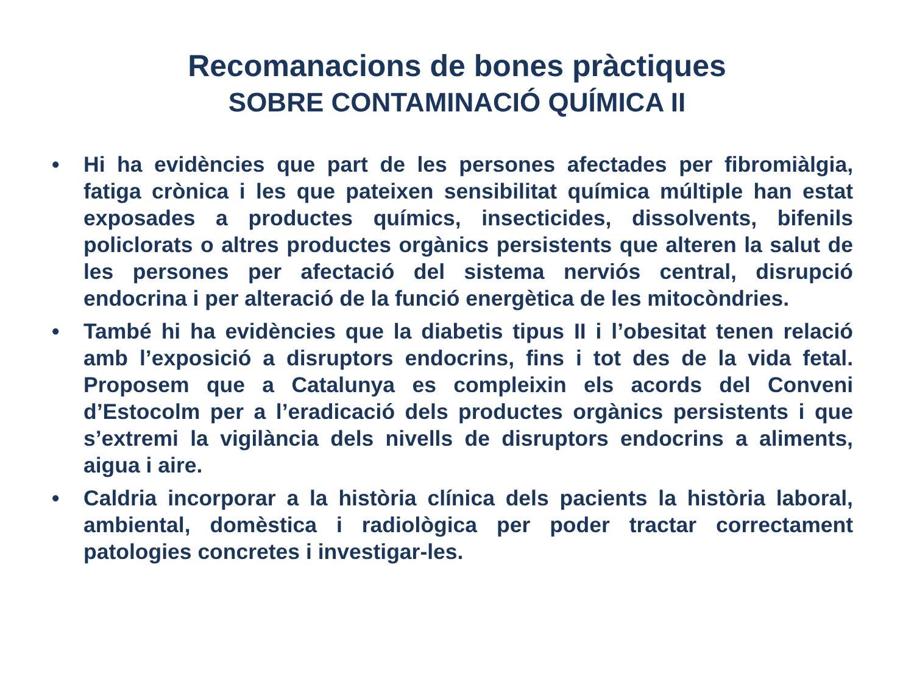Recomanacions de bones pràctiques
SOBRE CONTAMINACIÓ QUÍMICA II
• Hi ha evidències que part de les persones afectades per fibromiàlgia, fatiga crònica i les que pateixen sensibilitat química múltiple han estat exposades a productes químics, insecticides, dissolvents, bifenils policlorats o altres productes orgànics persistents que alteren la salut de les persones per afectació del sistema nerviós central, disrupció endocrina i per alteració de la funció energètica de les mitocòndries.
• També hi ha evidències que la diabetis tipus II i l’obesitat tenen relació amb l’exposició a disruptors endocrins, fins i tot des de la vida fetal. Proposem que a Catalunya es compleixin els acords del Conveni d’Estocolm per a l’eradicació dels productes orgànics persistents i que s’extremi la vigilància dels nivells de disruptors endocrins a aliments, aigua i aire.
• Caldria incorporar a la història clínica dels pacients la història laboral, ambiental, domèstica i radiològica per poder tractar correctament patologies concretes i investigar-les.